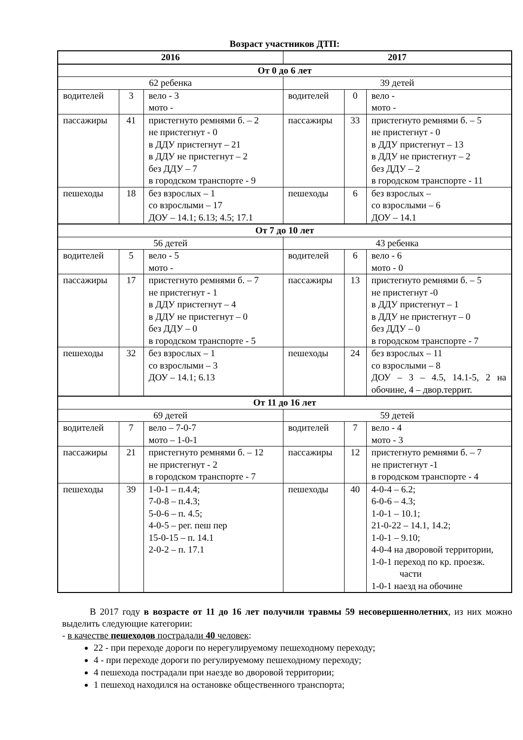Возраст участников ДТП:
| 2016 | | | 2017 | | |
| --- | --- | --- | --- | --- | --- |
| От 0 до 6 лет | | | | | |
| 62 ребенка | | | 39 детей | | |
| водителей | 3 | вело - 3 мото - | водителей | 0 | вело - мото - |
| пассажиры | 41 | пристегнуто ремнями б. – 2 не пристегнут - 0 в ДДУ пристегнут – 21 в ДДУ не пристегнут – 2 без ДДУ – 7 в городском транспорте - 9 | пассажиры | 33 | пристегнуто ремнями б. – 5 не пристегнут - 0 в ДДУ пристегнут – 13 в ДДУ не пристегнут – 2 без ДДУ – 2 в городском транспорте - 11 |
| пешеходы | 18 | без взрослых – 1 со взрослыми – 17 ДОУ – 14.1; 6.13; 4.5; 17.1 | пешеходы | 6 | без взрослых – со взрослыми – 6 ДОУ – 14.1 |
| От 7 до 10 лет | | | | | |
| 56 детей | | | 43 ребенка | | |
| водителей | 5 | вело - 5 мото - | водителей | 6 | вело - 6 мото - 0 |
| пассажиры | 17 | пристегнуто ремнями б. – 7 не пристегнут - 1 в ДДУ пристегнут – 4 в ДДУ не пристегнут – 0 без ДДУ – 0 в городском транспорте - 5 | пассажиры | 13 | пристегнуто ремнями б. – 5 не пристегнут -0 в ДДУ пристегнут – 1 в ДДУ не пристегнут – 0 без ДДУ – 0 в городском транспорте - 7 |
| пешеходы | 32 | без взрослых – 1 со взрослыми – 3 ДОУ – 14.1; 6.13 | пешеходы | 24 | без взрослых – 11 со взрослыми – 8 ДОУ – 3 – 4.5, 14.1-5, 2 на обочине, 4 – двор.террит. |
| От 11 до 16 лет | | | | | |
| 69 детей | | | 59 детей | | |
| водителей | 7 | вело – 7-0-7 мото – 1-0-1 | водителей | 7 | вело - 4 мото - 3 |
| пассажиры | 21 | пристегнуто ремнями б. – 12 не пристегнут - 2 в городском транспорте - 7 | пассажиры | 12 | пристегнуто ремнями б. – 7 не пристегнут -1 в городском транспорте - 4 |
| пешеходы | 39 | 1-0-1 – п.4.4; 7-0-8 – п.4.3; 5-0-6 – п. 4.5; 4-0-5 – рег. пеш пер 15-0-15 – п. 14.1 2-0-2 – п. 17.1 | пешеходы | 40 | 4-0-4 – 6.2; 6-0-6 – 4.3; 1-0-1 – 10.1; 21-0-22 – 14.1, 14.2; 1-0-1 – 9.10; 4-0-4 на дворовой территории, 1-0-1 переход по кр. проезж. части 1-0-1 наезд на обочине |
В 2017 году в возрасте от 11 до 16 лет получили травмы 59 несовершеннолетних, из них можно выделить следующие категории:
- в качестве пешеходов пострадали 40 человек:
22 - при переходе дороги по нерегулируемому пешеходному переходу;
4 - при переходе дороги по регулируемому пешеходному переходу;
4 пешехода пострадали при наезде во дворовой территории;
1 пешеход находился на остановке общественного транспорта;